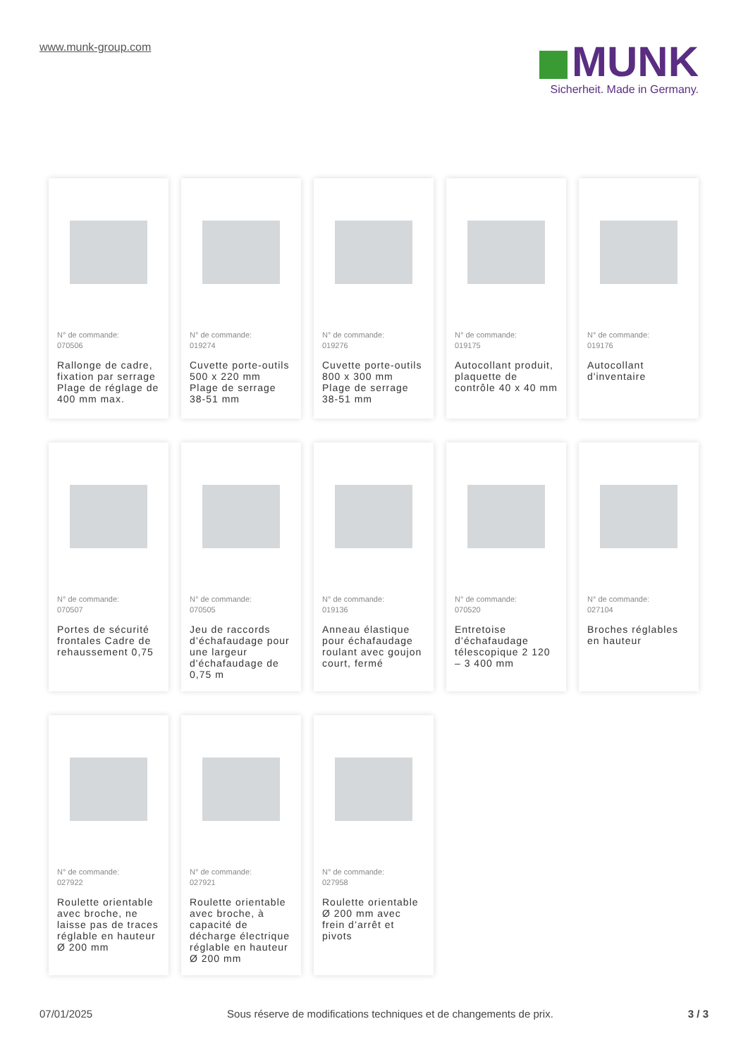www.munk-group.com
MUNK
Sicherheit. Made in Germany.
N° de commande:
070506
Rallonge de cadre, fixation par serrage Plage de réglage de 400 mm max.
N° de commande:
019274
Cuvette porte-outils 500 x 220 mm Plage de serrage 38-51 mm
N° de commande:
019276
Cuvette porte-outils 800 x 300 mm Plage de serrage 38-51 mm
N° de commande:
019175
Autocollant produit, plaquette de contrôle 40 x 40 mm
N° de commande:
019176
Autocollant d'inventaire
N° de commande:
070507
Portes de sécurité frontales Cadre de rehaussement 0,75
N° de commande:
070505
Jeu de raccords d’échafaudage pour une largeur d'échafaudage de 0,75 m
N° de commande:
019136
Anneau élastique pour échafaudage roulant avec goujon court, fermé
N° de commande:
070520
Entretoise d’échafaudage télescopique 2 120 – 3 400 mm
N° de commande:
027104
Broches réglables en hauteur
N° de commande:
027922
Roulette orientable avec broche, ne laisse pas de traces réglable en hauteur Ø 200 mm
N° de commande:
027921
Roulette orientable avec broche, à capacité de décharge électrique réglable en hauteur Ø 200 mm
N° de commande:
027958
Roulette orientable Ø 200 mm avec frein d’arrêt et pivots
07/01/2025 Sous réserve de modifications techniques et de changements de prix. 3 / 3